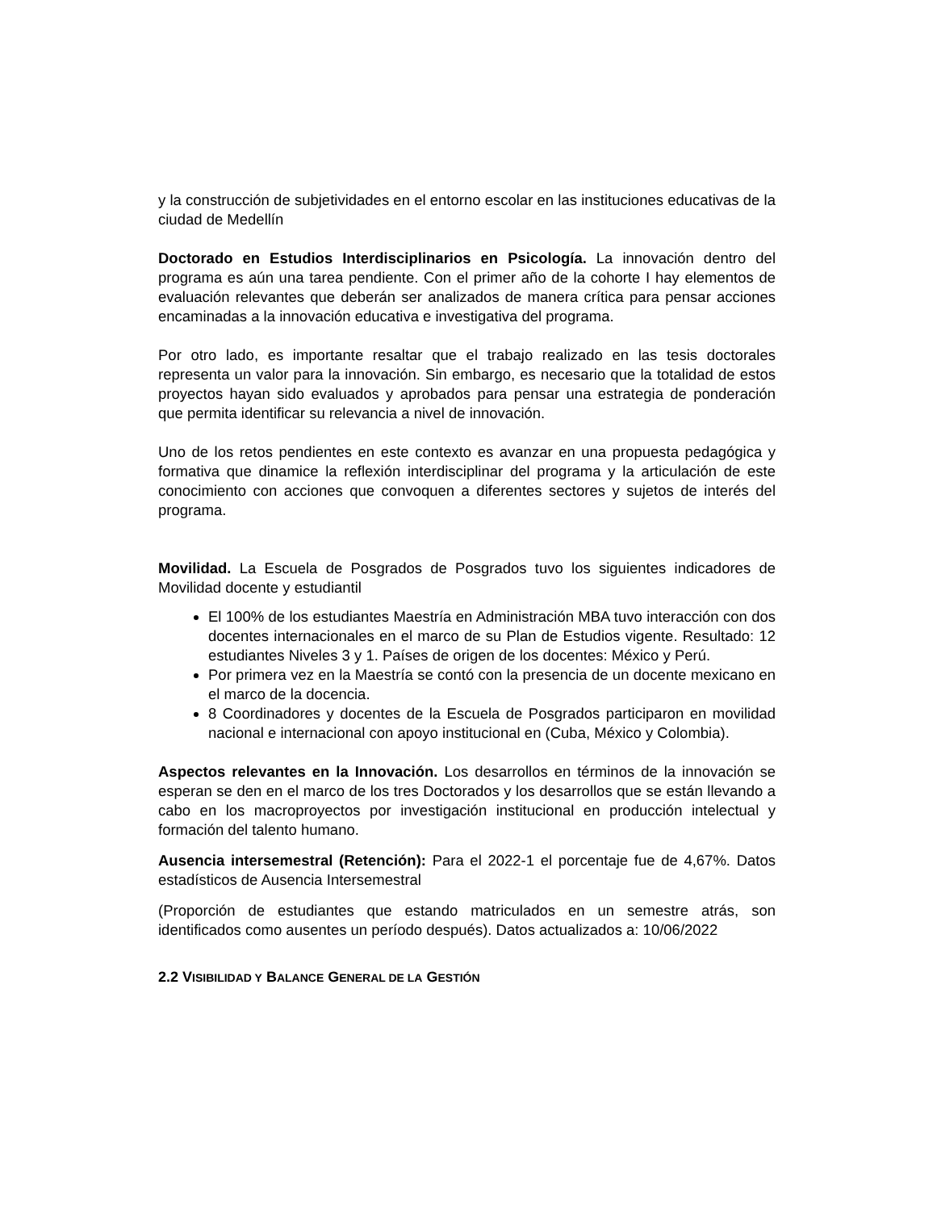y la construcción de subjetividades en el entorno escolar en las instituciones educativas de la ciudad de Medellín
Doctorado en Estudios Interdisciplinarios en Psicología. La innovación dentro del programa es aún una tarea pendiente. Con el primer año de la cohorte I hay elementos de evaluación relevantes que deberán ser analizados de manera crítica para pensar acciones encaminadas a la innovación educativa e investigativa del programa.
Por otro lado, es importante resaltar que el trabajo realizado en las tesis doctorales representa un valor para la innovación. Sin embargo, es necesario que la totalidad de estos proyectos hayan sido evaluados y aprobados para pensar una estrategia de ponderación que permita identificar su relevancia a nivel de innovación.
Uno de los retos pendientes en este contexto es avanzar en una propuesta pedagógica y formativa que dinamice la reflexión interdisciplinar del programa y la articulación de este conocimiento con acciones que convoquen a diferentes sectores y sujetos de interés del programa.
Movilidad. La Escuela de Posgrados de Posgrados tuvo los siguientes indicadores de Movilidad docente y estudiantil
El 100% de los estudiantes Maestría en Administración MBA tuvo interacción con dos docentes internacionales en el marco de su Plan de Estudios vigente. Resultado: 12 estudiantes Niveles 3 y 1. Países de origen de los docentes: México y Perú.
Por primera vez en la Maestría se contó con la presencia de un docente mexicano en el marco de la docencia.
8 Coordinadores y docentes de la Escuela de Posgrados participaron en movilidad nacional e internacional con apoyo institucional en (Cuba, México y Colombia).
Aspectos relevantes en la Innovación. Los desarrollos en términos de la innovación se esperan se den en el marco de los tres Doctorados y los desarrollos que se están llevando a cabo en los macroproyectos por investigación institucional en producción intelectual y formación del talento humano.
Ausencia intersemestral (Retención): Para el 2022-1 el porcentaje fue de 4,67%. Datos estadísticos de Ausencia Intersemestral
(Proporción de estudiantes que estando matriculados en un semestre atrás, son identificados como ausentes un período después). Datos actualizados a: 10/06/2022
2.2 VISIBILIDAD Y BALANCE GENERAL DE LA GESTIÓN